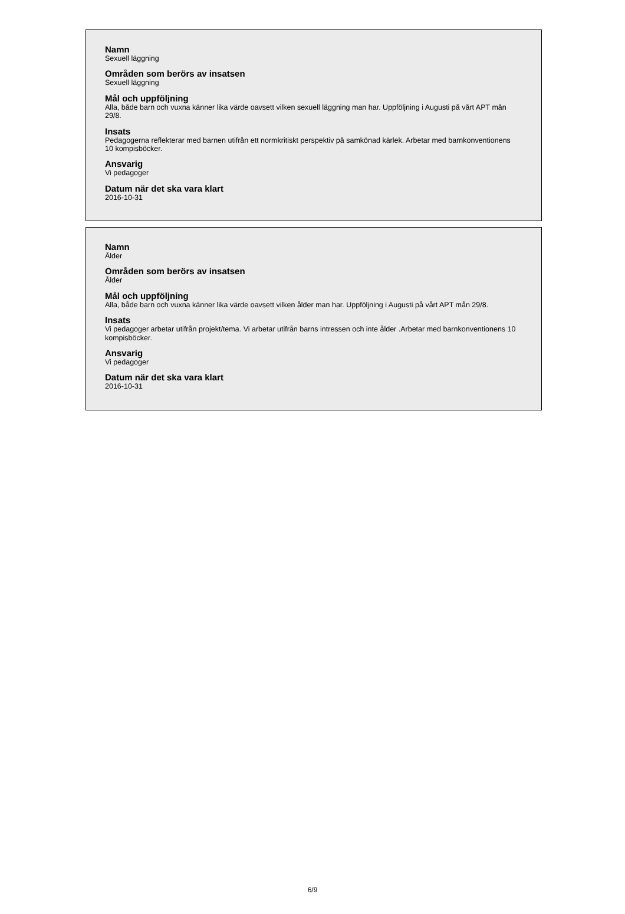Namn
Sexuell läggning
Områden som berörs av insatsen
Sexuell läggning
Mål och uppföljning
Alla, både barn och vuxna känner lika värde oavsett vilken sexuell läggning man har. Uppföljning i Augusti på vårt APT mån 29/8.
Insats
Pedagogerna reflekterar med barnen utifrån ett normkritiskt perspektiv på samkönad kärlek. Arbetar med barnkonventionens 10 kompisböcker.
Ansvarig
Vi pedagoger
Datum när det ska vara klart
2016-10-31
Namn
Ålder
Områden som berörs av insatsen
Ålder
Mål och uppföljning
Alla, både barn och vuxna känner lika värde oavsett vilken ålder man har. Uppföljning i Augusti på vårt APT mån 29/8.
Insats
Vi pedagoger arbetar utifrån projekt/tema. Vi arbetar utifrån barns intressen och inte ålder .Arbetar med barnkonventionens 10 kompisböcker.
Ansvarig
Vi pedagoger
Datum när det ska vara klart
2016-10-31
6/9